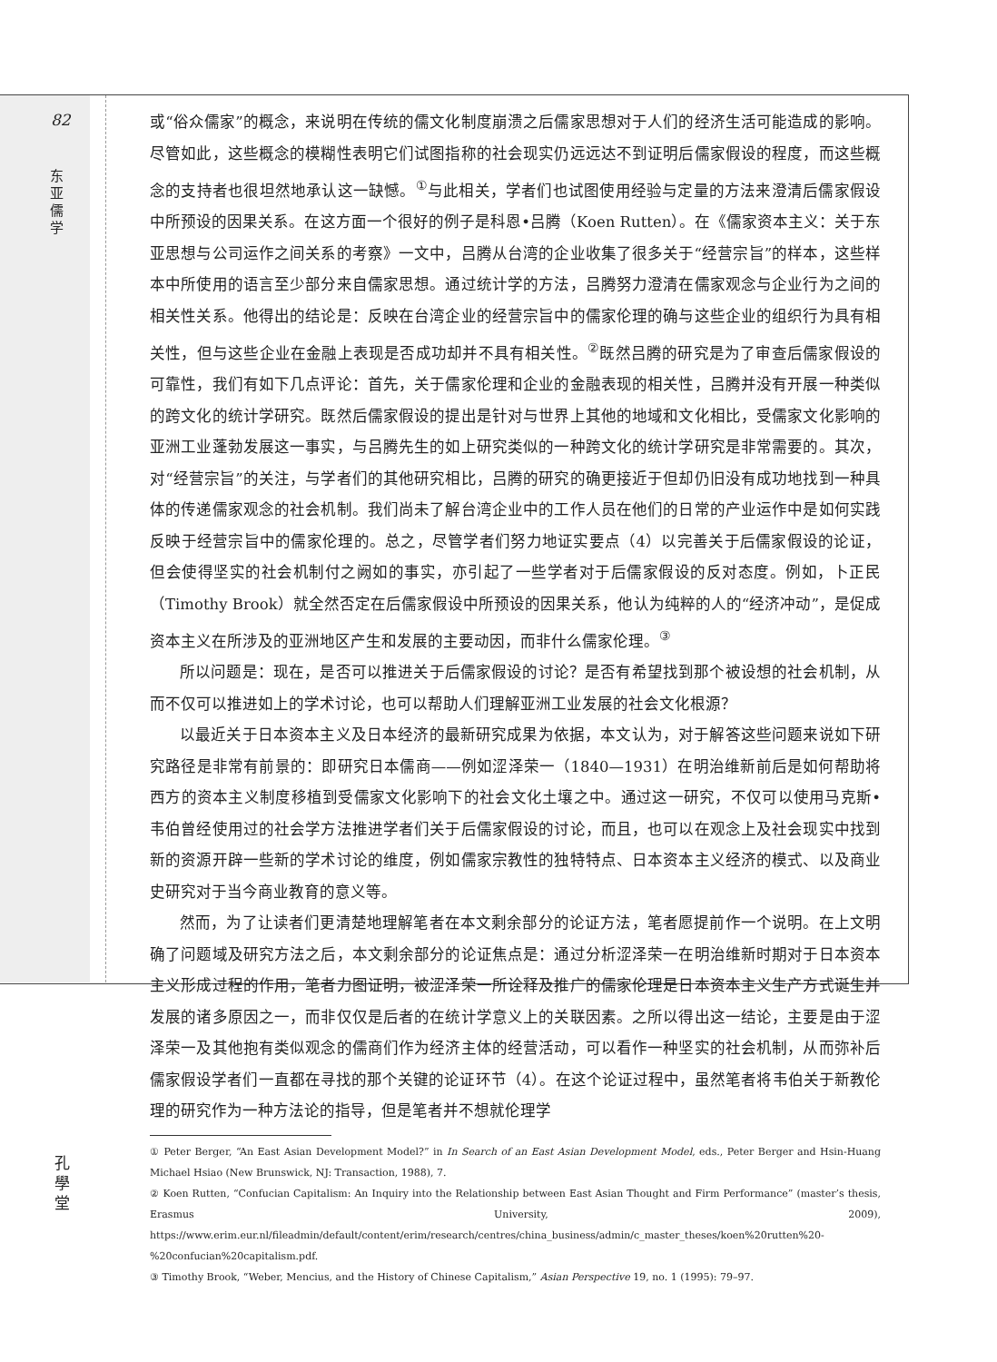82
东 亚 儒 学
孔 學 堂
或“俗众儒家”的概念，来说明在传统的儒文化制度崩溃之后儒家思想对于人们的经济生活可能造成的影响。尽管如此，这些概念的模糊性表明它们试图指称的社会现实仍远远达不到证明后儒家假设的程度，而这些概念的支持者也很坦然地承认这一缺憾。<sup>①</sup>与此相关，学者们也试图使用经验与定量的方法来澄清后儒家假设中所预设的因果关系。在这方面一个很好的例子是科恩•吕腾（Koen Rutten）。在《儒家资本主义：关于东亚思想与公司运作之间关系的考察》一文中，吕腾从台湾的企业收集了很多关于“经营宗旨”的样本，这些样本中所使用的语言至少部分来自儒家思想。通过统计学的方法，吕腾努力澄清在儒家观念与企业行为之间的相关性关系。他得出的结论是：反映在台湾企业的经营宗旨中的儒家伦理的确与这些企业的组织行为具有相关性，但与这些企业在金融上表现是否成功却并不具有相关性。<sup>②</sup>既然吕腾的研究是为了审查后儒家假设的可靠性，我们有如下几点评论：首先，关于儒家伦理和企业的金融表现的相关性，吕腾并没有开展一种类似的跨文化的统计学研究。既然后儒家假设的提出是针对与世界上其他的地域和文化相比，受儒家文化影响的亚洲工业蓬勃发展这一事实，与吕腾先生的如上研究类似的一种跨文化的统计学研究是非常需要的。其次，对“经营宗旨”的关注，与学者们的其他研究相比，吕腾的研究的确更接近于但却仍旧没有成功地找到一种具体的传递儒家观念的社会机制。我们尚未了解台湾企业中的工作人员在他们的日常的产业运作中是如何实践反映于经营宗旨中的儒家伦理的。总之，尽管学者们努力地证实要点（4）以完善关于后儒家假设的论证，但会使得坚实的社会机制付之阙如的事实，亦引起了一些学者对于后儒家假设的反对态度。例如，卜正民（Timothy Brook）就全然否定在后儒家假设中所预设的因果关系，他认为纯粹的人的“经济冲动”，是促成资本主义在所涉及的亚洲地区产生和发展的主要动因，而非什么儒家伦理。<sup>③</sup>
所以问题是：现在，是否可以推进关于后儒家假设的讨论？是否有希望找到那个被设想的社会机制，从而不仅可以推进如上的学术讨论，也可以帮助人们理解亚洲工业发展的社会文化根源？
以最近关于日本资本主义及日本经济的最新研究成果为依据，本文认为，对于解答这些问题来说如下研究路径是非常有前景的：即研究日本儒商——例如涩泽荣一（1840—1931）在明治维新前后是如何帮助将西方的资本主义制度移植到受儒家文化影响下的社会文化土壤之中。通过这一研究，不仅可以使用马克斯•韦伯曾经使用过的社会学方法推进学者们关于后儒家假设的讨论，而且，也可以在观念上及社会现实中找到新的资源开辟一些新的学术讨论的维度，例如儒家宗教性的独特特点、日本资本主义经济的模式、以及商业史研究对于当今商业教育的意义等。
然而，为了让读者们更清楚地理解笔者在本文剩余部分的论证方法，笔者愿提前作一个说明。在上文明确了问题域及研究方法之后，本文剩余部分的论证焦点是：通过分析涩泽荣一在明治维新时期对于日本资本主义形成过程的作用，笔者力图证明，被涩泽荣一所诠释及推广的儒家伦理是日本资本主义生产方式诞生并发展的诸多原因之一，而非仅仅是后者的在统计学意义上的关联因素。之所以得出这一结论，主要是由于涩泽荣一及其他抱有类似观念的儒商们作为经济主体的经营活动，可以看作一种坚实的社会机制，从而弥补后儒家假设学者们一直都在寻找的那个关键的论证环节（4）。在这个论证过程中，虽然笔者将韦伯关于新教伦理的研究作为一种方法论的指导，但是笔者并不想就伦理学
① Peter Berger, “An East Asian Development Model?” in In Search of an East Asian Development Model, eds., Peter Berger and Hsin-Huang Michael Hsiao (New Brunswick, NJ: Transaction, 1988), 7.
② Koen Rutten, “Confucian Capitalism: An Inquiry into the Relationship between East Asian Thought and Firm Performance” (master’s thesis, Erasmus University, 2009), https://www.erim.eur.nl/fileadmin/default/content/erim/research/centres/china_business/admin/c_master_theses/koen%20rutten%20-%20confucian%20capitalism.pdf.
③ Timothy Brook, “Weber, Mencius, and the History of Chinese Capitalism,” Asian Perspective 19, no. 1 (1995): 79–97.